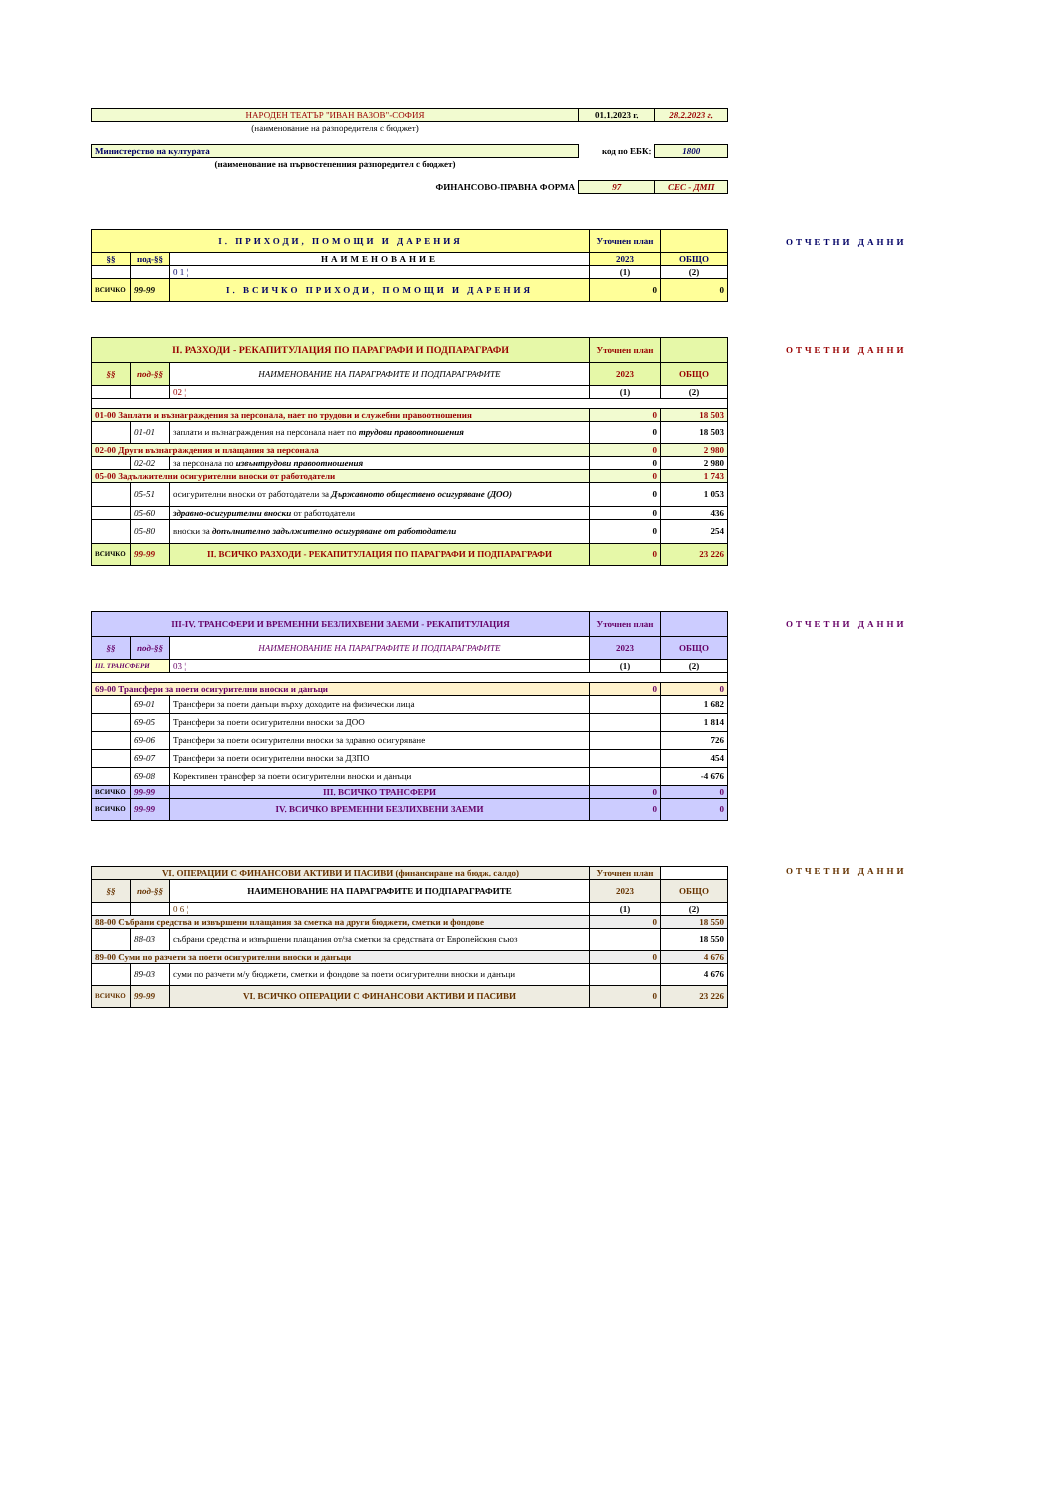| НАРОДЕН ТЕАТЪР "ИВАН ВАЗОВ"-СОФИЯ | 01.1.2023 г. | 28.2.2023 г. |
| (наименование на разпоредителя с бюджет) | | |
| Министерство на културата | код по ЕБК: | 1800 |
| (наименование на първостепенния разпоредител с бюджет) | | |
| ФИНАНСОВО-ПРАВНА ФОРМА | 97 | СЕС - ДМП |
| I. ПРИХОДИ, ПОМОЩИ И ДАРЕНИЯ | | | Уточнен план | |
| §§ | под-§§ | НАИМЕНОВАНИЕ | 2023 | ОБЩО |
| | | 0 1 ¦ | (1) | (2) |
| ВСИЧКО | 99-99 | I. ВСИЧКО ПРИХОДИ, ПОМОЩИ И ДАРЕНИЯ | 0 | 0 |
ОТЧЕТНИ ДАННИ
| II. РАЗХОДИ - РЕКАПИТУЛАЦИЯ ПО ПАРАГРАФИ И ПОДПАРАГРАФИ | | | Уточнен план | |
| §§ | под-§§ | НАИМЕНОВАНИЕ НА ПАРАГРАФИТЕ И ПОДПАРАГРАФИТЕ | 2023 | ОБЩО |
| | | 02 ¦ | (1) | (2) |
| 01-00 Заплати и възнаграждения за персонала, нает по трудови и служебни правоотношения | | | 0 | 18 503 |
| | 01-01 | заплати и възнаграждения на персонала нает по трудови правоотношения | 0 | 18 503 |
| 02-00 Други възнаграждения и плащания за персонала | | | 0 | 2 980 |
| | 02-02 | за персонала по извънтрудови правоотношения | 0 | 2 980 |
| 05-00 Задължителни осигурителни вноски от работодатели | | | 0 | 1 743 |
| | 05-51 | осигурителни вноски от работодатели за Държавното обществено осигуряване (ДОО) | 0 | 1 053 |
| | 05-60 | здравно-осигурителни вноски от работодатели | 0 | 436 |
| | 05-80 | вноски за допълнително задължително осигуряване от работодатели | 0 | 254 |
| ВСИЧКО | 99-99 | II. ВСИЧКО РАЗХОДИ - РЕКАПИТУЛАЦИЯ ПО ПАРАГРАФИ И ПОДПАРАГРАФИ | 0 | 23 226 |
ОТЧЕТНИ ДАННИ
| III-IV. ТРАНСФЕРИ И ВРЕМЕННИ БЕЗЛИХВЕНИ ЗАЕМИ - РЕКАПИТУЛАЦИЯ | | | Уточнен план | |
| §§ | под-§§ | НАИМЕНОВАНИЕ НА ПАРАГРАФИТЕ И ПОДПАРАГРАФИТЕ | 2023 | ОБЩО |
| III. ТРАНСФЕРИ | | 03 ¦ | (1) | (2) |
| 69-00 Трансфери за поети осигурителни вноски и данъци | | | 0 | 0 |
| | 69-01 | Трансфери за поети данъци върху доходите на физически лица | | 1 682 |
| | 69-05 | Трансфери за поети осигурителни вноски за ДОО | | 1 814 |
| | 69-06 | Трансфери за поети осигурителни вноски за здравно осигуряване | | 726 |
| | 69-07 | Трансфери за поети осигурителни вноски за ДЗПО | | 454 |
| | 69-08 | Корективен трансфер за поети осигурителни вноски и данъци | | -4 676 |
| ВСИЧКО | 99-99 | III. ВСИЧКО ТРАНСФЕРИ | 0 | 0 |
| ВСИЧКО | 99-99 | IV. ВСИЧКО ВРЕМЕННИ БЕЗЛИХВЕНИ ЗАЕМИ | 0 | 0 |
ОТЧЕТНИ ДАННИ
| VI. ОПЕРАЦИИ С ФИНАНСОВИ АКТИВИ И ПАСИВИ (финансиране на бюдж. салдо) | | | Уточнен план | |
| §§ | под-§§ | НАИМЕНОВАНИЕ НА ПАРАГРАФИТЕ И ПОДПАРАГРАФИТЕ | 2023 | ОБЩО |
| | | 0 6 ¦ | (1) | (2) |
| 88-00 Събрани средства и извършени плащания за сметка на други бюджети, сметки и фондове | | | 0 | 18 550 |
| | 88-03 | събрани средства и извършени плащания от/за сметки за средствата от Европейския съюз | | 18 550 |
| 89-00 Суми по разчети за поети осигурителни вноски и данъци | | | 0 | 4 676 |
| | 89-03 | суми по разчети м/у бюджети, сметки и фондове за поети осигурителни вноски и данъци | | 4 676 |
| ВСИЧКО | 99-99 | VI. ВСИЧКО ОПЕРАЦИИ С ФИНАНСОВИ АКТИВИ И ПАСИВИ | 0 | 23 226 |
ОТЧЕТНИ ДАННИ